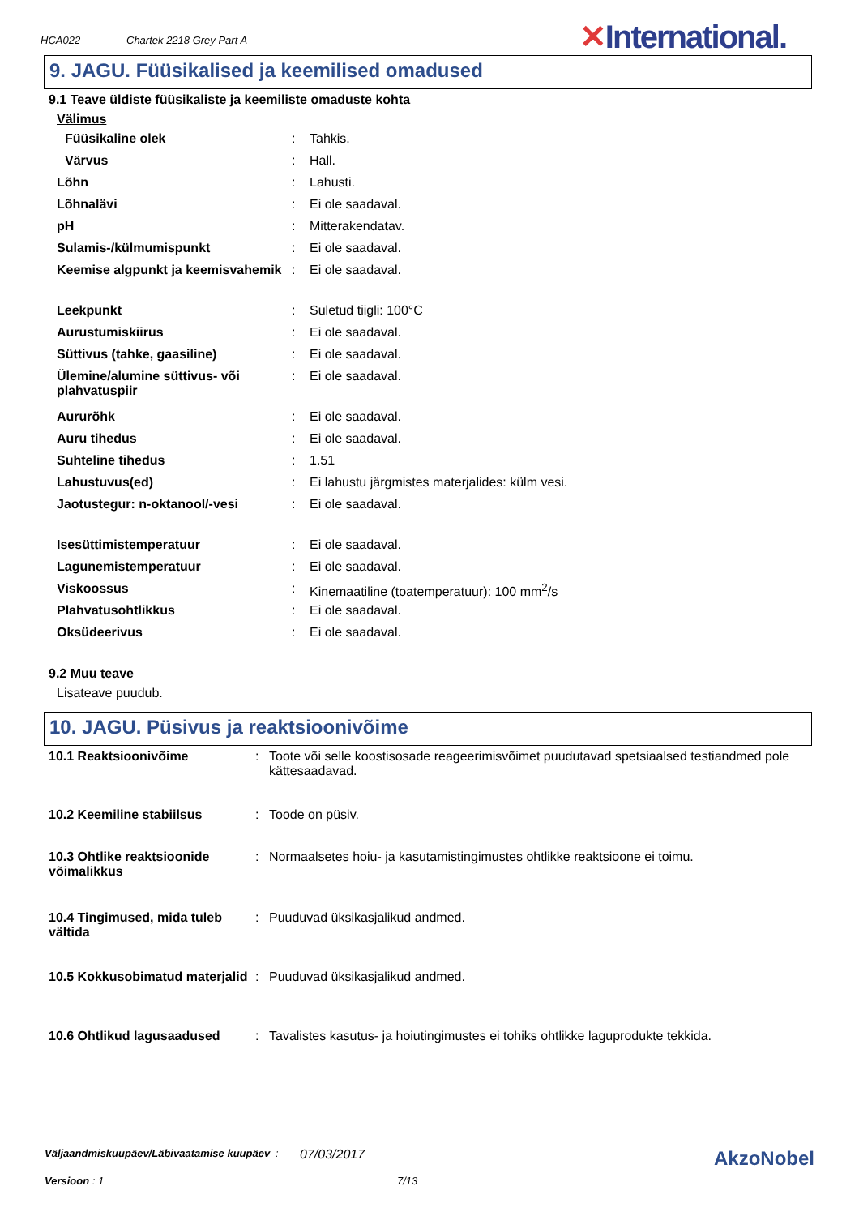HCA022 Chartek 2218 Grey Part A ✕International.
9. JAGU. Füüsikalised ja keemilised omadused
9.1 Teave üldiste füüsikaliste ja keemiliste omaduste kohta
Välimus
| Füüsikaline olek | : | Tahkis. |
| Värvus | : | Hall. |
| Lõhn | : | Lahusti. |
| Lõhnalävi | : | Ei ole saadaval. |
| pH | : | Mitterakendatav. |
| Sulamis-/külmumispunkt | : | Ei ole saadaval. |
| Keemise algpunkt ja keemisvahemik | : | Ei ole saadaval. |
| Leekpunkt | : | Suletud tiigli: 100°C |
| Aurustumiskiirus | : | Ei ole saadaval. |
| Süttivus (tahke, gaasiline) | : | Ei ole saadaval. |
| Ülemine/alumine süttivus- või plahvatuspiir | : | Ei ole saadaval. |
| Aururõhk | : | Ei ole saadaval. |
| Auru tihedus | : | Ei ole saadaval. |
| Suhteline tihedus | : | 1.51 |
| Lahustuvus(ed) | : | Ei lahustu järgmistes materjalides: külm vesi. |
| Jaotustegur: n-oktanool/-vesi | : | Ei ole saadaval. |
| Isesüttimistemperatuur | : | Ei ole saadaval. |
| Lagunemistemperatuur | : | Ei ole saadaval. |
| Viskoossus | : | Kinemaatiline (toatemperatuur): 100 mm<sup>2</sup>/s |
| Plahvatusohtlikkus | : | Ei ole saadaval. |
| Oksüdeerivus | : | Ei ole saadaval. |
9.2 Muu teave
Lisateave puudub.
10. JAGU. Püsivus ja reaktsioonivõime
| 10.1 Reaktsioonivõime | : | Toote või selle koostisosade reageerimisvõimet puudutavad spetsiaalsed testiandmed pole kättesaadavad. |
| 10.2 Keemiline stabiilsus | : | Toode on püsiv. |
| 10.3 Ohtlike reaktsioonide võimalikkus | : | Normaalsetes hoiu- ja kasutamistingimustes ohtlikke reaktsioone ei toimu. |
| 10.4 Tingimused, mida tuleb vältida | : | Puuduvad üksikasjalikud andmed. |
| 10.5 Kokkusobimatud materjalid | : | Puuduvad üksikasjalikud andmed. |
| 10.6 Ohtlikud lagusaadused | : | Tavalistes kasutus- ja hoiutingimustes ei tohiks ohtlikke laguprodukte tekkida. |
Väljaandmiskuupäev/Läbivaatamise kuupäev: 07/03/2017 AkzoNobel
Versioon : 1 7/13